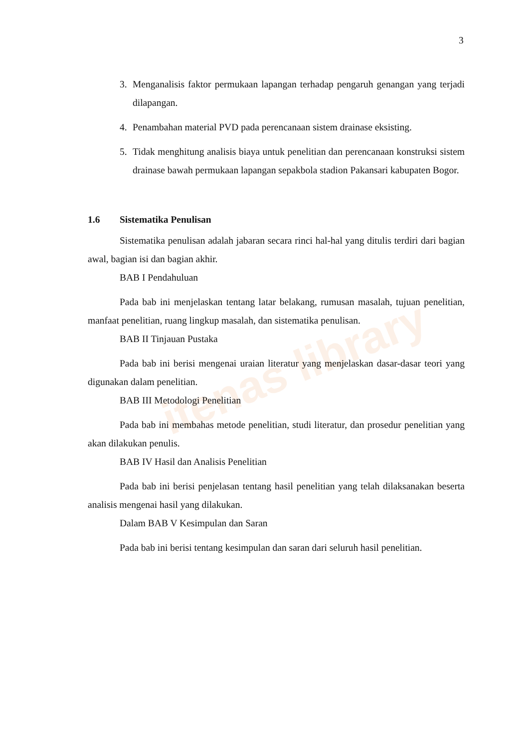itenas library
3
3. Menganalisis faktor permukaan lapangan terhadap pengaruh genangan yang terjadi dilapangan.
4. Penambahan material PVD pada perencanaan sistem drainase eksisting.
5. Tidak menghitung analisis biaya untuk penelitian dan perencanaan konstruksi sistem drainase bawah permukaan lapangan sepakbola stadion Pakansari kabupaten Bogor.
1.6 Sistematika Penulisan
Sistematika penulisan adalah jabaran secara rinci hal-hal yang ditulis terdiri dari bagian awal, bagian isi dan bagian akhir.
BAB I Pendahuluan
Pada bab ini menjelaskan tentang latar belakang, rumusan masalah, tujuan penelitian, manfaat penelitian, ruang lingkup masalah, dan sistematika penulisan.
BAB II Tinjauan Pustaka
Pada bab ini berisi mengenai uraian literatur yang menjelaskan dasar-dasar teori yang digunakan dalam penelitian.
BAB III Metodologi Penelitian
Pada bab ini membahas metode penelitian, studi literatur, dan prosedur penelitian yang akan dilakukan penulis.
BAB IV Hasil dan Analisis Penelitian
Pada bab ini berisi penjelasan tentang hasil penelitian yang telah dilaksanakan beserta analisis mengenai hasil yang dilakukan.
Dalam BAB V Kesimpulan dan Saran
Pada bab ini berisi tentang kesimpulan dan saran dari seluruh hasil penelitian.